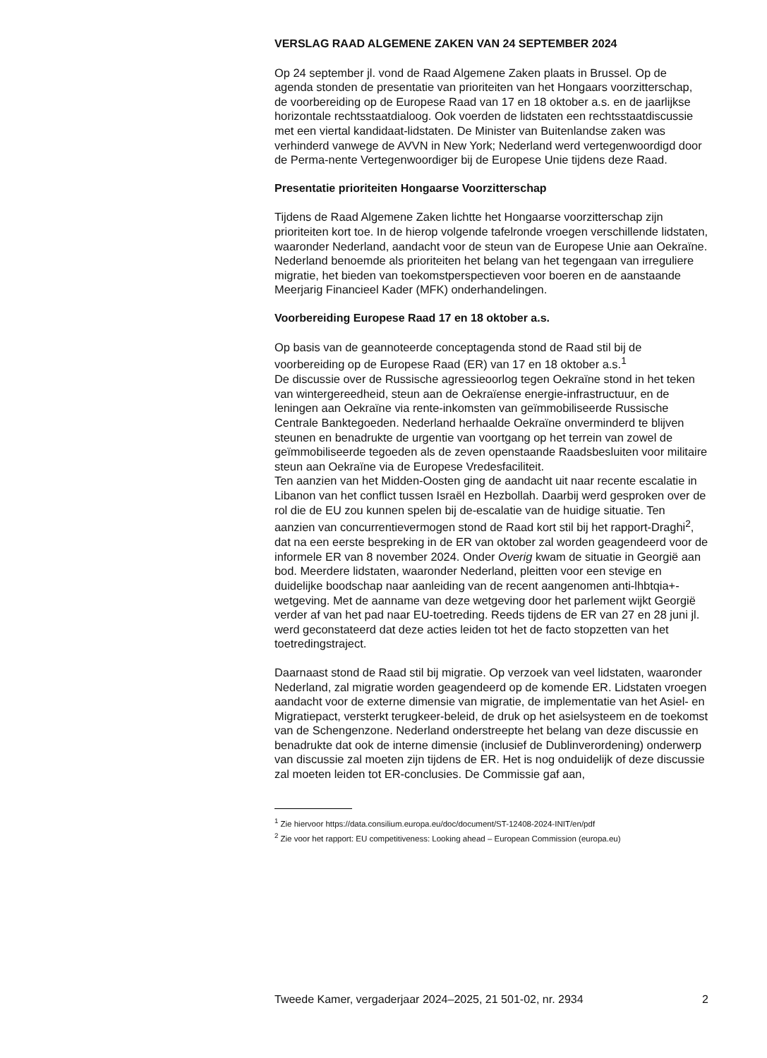VERSLAG RAAD ALGEMENE ZAKEN VAN 24 SEPTEMBER 2024
Op 24 september jl. vond de Raad Algemene Zaken plaats in Brussel. Op de agenda stonden de presentatie van prioriteiten van het Hongaars voorzitterschap, de voorbereiding op de Europese Raad van 17 en 18 oktober a.s. en de jaarlijkse horizontale rechtsstaatdialoog. Ook voerden de lidstaten een rechtsstaatdiscussie met een viertal kandidaat-lidstaten. De Minister van Buitenlandse zaken was verhinderd vanwege de AVVN in New York; Nederland werd vertegenwoordigd door de Perma-nente Vertegenwoordiger bij de Europese Unie tijdens deze Raad.
Presentatie prioriteiten Hongaarse Voorzitterschap
Tijdens de Raad Algemene Zaken lichtte het Hongaarse voorzitterschap zijn prioriteiten kort toe. In de hierop volgende tafelronde vroegen verschillende lidstaten, waaronder Nederland, aandacht voor de steun van de Europese Unie aan Oekraïne. Nederland benoemde als prioriteiten het belang van het tegengaan van irreguliere migratie, het bieden van toekomstperspectieven voor boeren en de aanstaande Meerjarig Financieel Kader (MFK) onderhandelingen.
Voorbereiding Europese Raad 17 en 18 oktober a.s.
Op basis van de geannoteerde conceptagenda stond de Raad stil bij de voorbereiding op de Europese Raad (ER) van 17 en 18 oktober a.s.<sup>1</sup>
De discussie over de Russische agressieoorlog tegen Oekraïne stond in het teken van wintergereedheid, steun aan de Oekraïense energie-infrastructuur, en de leningen aan Oekraïne via rente-inkomsten van geïmmobiliseerde Russische Centrale Banktegoeden. Nederland herhaalde Oekraïne onverminderd te blijven steunen en benadrukte de urgentie van voortgang op het terrein van zowel de geïmmobiliseerde tegoeden als de zeven openstaande Raadsbesluiten voor militaire steun aan Oekraïne via de Europese Vredesfaciliteit.
Ten aanzien van het Midden-Oosten ging de aandacht uit naar recente escalatie in Libanon van het conflict tussen Israël en Hezbollah. Daarbij werd gesproken over de rol die de EU zou kunnen spelen bij de-escalatie van de huidige situatie. Ten aanzien van concurrentievermogen stond de Raad kort stil bij het rapport-Draghi<sup>2</sup>, dat na een eerste bespreking in de ER van oktober zal worden geagendeerd voor de informele ER van 8 november 2024. Onder Overig kwam de situatie in Georgië aan bod. Meerdere lidstaten, waaronder Nederland, pleitten voor een stevige en duidelijke boodschap naar aanleiding van de recent aangenomen anti-lhbtqia+-wetgeving. Met de aanname van deze wetgeving door het parlement wijkt Georgië verder af van het pad naar EU-toetreding. Reeds tijdens de ER van 27 en 28 juni jl. werd geconstateerd dat deze acties leiden tot het de facto stopzetten van het toetredingstraject.
Daarnaast stond de Raad stil bij migratie. Op verzoek van veel lidstaten, waaronder Nederland, zal migratie worden geagendeerd op de komende ER. Lidstaten vroegen aandacht voor de externe dimensie van migratie, de implementatie van het Asiel- en Migratiepact, versterkt terugkeer-beleid, de druk op het asielsysteem en de toekomst van de Schengenzone. Nederland onderstreepte het belang van deze discussie en benadrukte dat ook de interne dimensie (inclusief de Dublinverordening) onderwerp van discussie zal moeten zijn tijdens de ER. Het is nog onduidelijk of deze discussie zal moeten leiden tot ER-conclusies. De Commissie gaf aan,
<sup>1</sup> Zie hiervoor https://data.consilium.europa.eu/doc/document/ST-12408-2024-INIT/en/pdf
<sup>2</sup> Zie voor het rapport: EU competitiveness: Looking ahead – European Commission (europa.eu)
Tweede Kamer, vergaderjaar 2024–2025, 21 501-02, nr. 2934 2